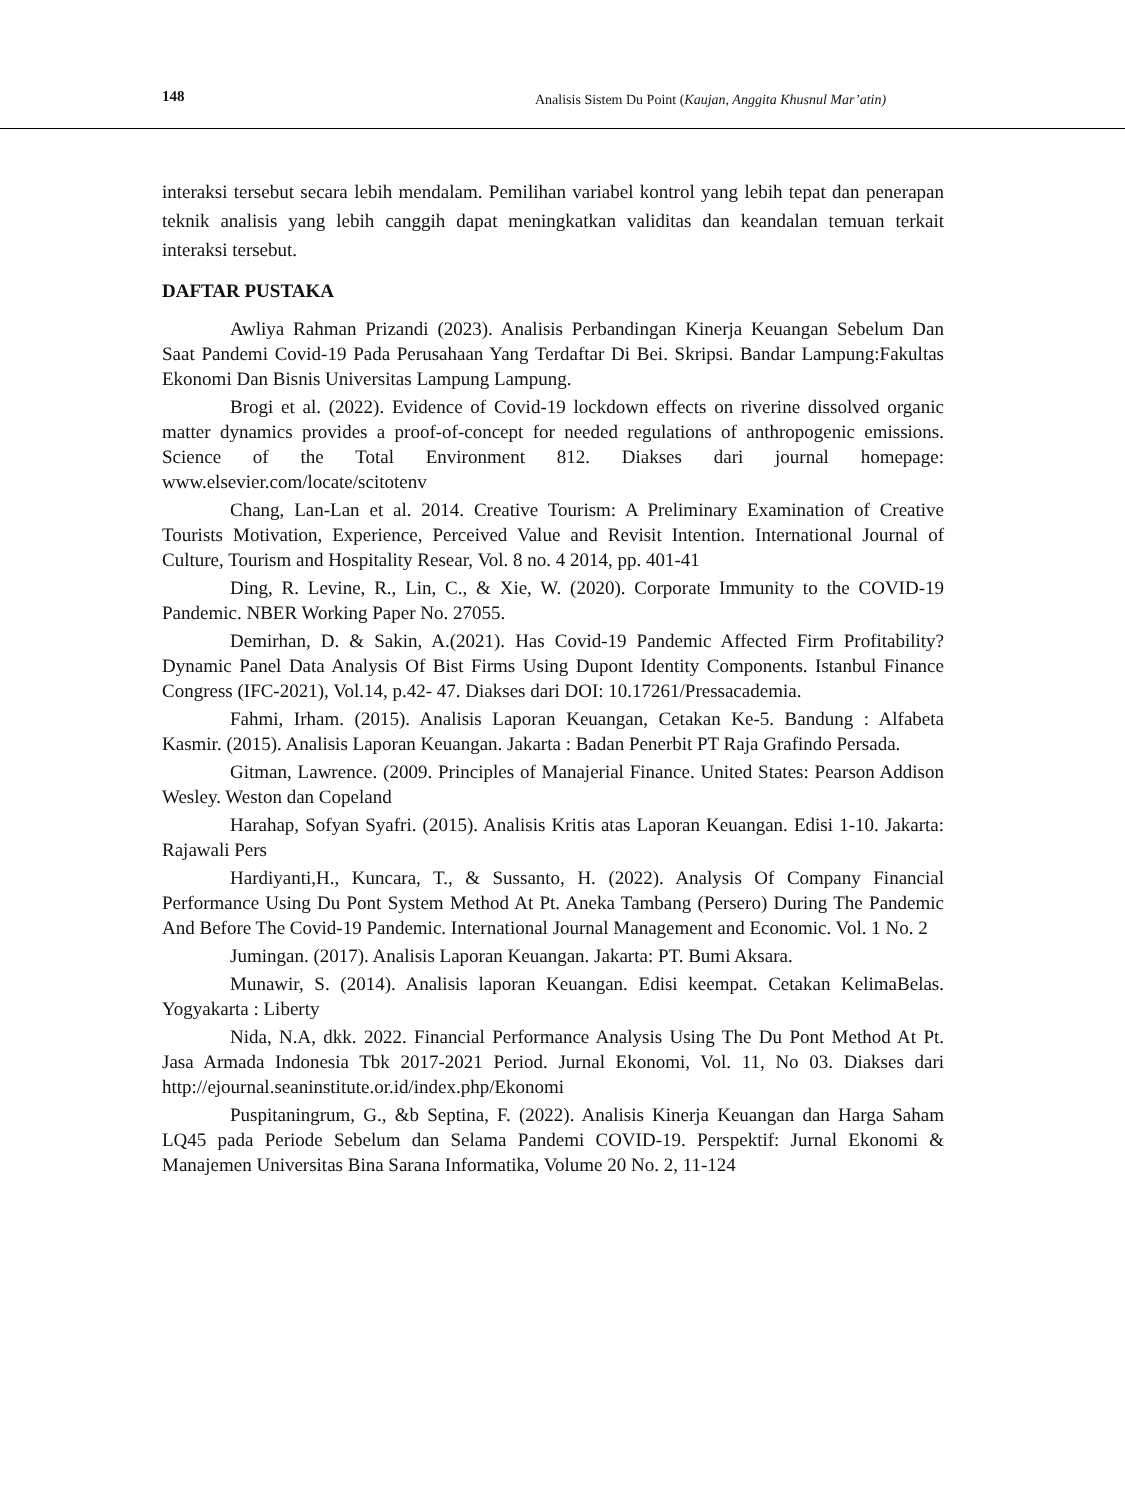148 Analisis Sistem Du Point (Kaujan, Anggita Khusnul Mar’atin)
interaksi tersebut secara lebih mendalam. Pemilihan variabel kontrol yang lebih tepat dan penerapan teknik analisis yang lebih canggih dapat meningkatkan validitas dan keandalan temuan terkait interaksi tersebut.
DAFTAR PUSTAKA
Awliya Rahman Prizandi (2023). Analisis Perbandingan Kinerja Keuangan Sebelum Dan Saat Pandemi Covid-19 Pada Perusahaan Yang Terdaftar Di Bei. Skripsi. Bandar Lampung:Fakultas Ekonomi Dan Bisnis Universitas Lampung Lampung.
Brogi et al. (2022). Evidence of Covid-19 lockdown effects on riverine dissolved organic matter dynamics provides a proof-of-concept for needed regulations of anthropogenic emissions. Science of the Total Environment 812. Diakses dari journal homepage: www.elsevier.com/locate/scitotenv
Chang, Lan-Lan et al. 2014. Creative Tourism: A Preliminary Examination of Creative Tourists Motivation, Experience, Perceived Value and Revisit Intention. International Journal of Culture, Tourism and Hospitality Resear, Vol. 8 no. 4 2014, pp. 401-41
Ding, R. Levine, R., Lin, C., & Xie, W. (2020). Corporate Immunity to the COVID-19 Pandemic. NBER Working Paper No. 27055.
Demirhan, D. & Sakin, A.(2021). Has Covid-19 Pandemic Affected Firm Profitability? Dynamic Panel Data Analysis Of Bist Firms Using Dupont Identity Components. Istanbul Finance Congress (IFC-2021), Vol.14, p.42- 47. Diakses dari DOI: 10.17261/Pressacademia.
Fahmi, Irham. (2015). Analisis Laporan Keuangan, Cetakan Ke-5. Bandung : Alfabeta Kasmir. (2015). Analisis Laporan Keuangan. Jakarta : Badan Penerbit PT Raja Grafindo Persada.
Gitman, Lawrence. (2009. Principles of Manajerial Finance. United States: Pearson Addison Wesley. Weston dan Copeland
Harahap, Sofyan Syafri. (2015). Analisis Kritis atas Laporan Keuangan. Edisi 1-10. Jakarta: Rajawali Pers
Hardiyanti,H., Kuncara, T., & Sussanto, H. (2022). Analysis Of Company Financial Performance Using Du Pont System Method At Pt. Aneka Tambang (Persero) During The Pandemic And Before The Covid-19 Pandemic. International Journal Management and Economic. Vol. 1 No. 2
Jumingan. (2017). Analisis Laporan Keuangan. Jakarta: PT. Bumi Aksara.
Munawir, S. (2014). Analisis laporan Keuangan. Edisi keempat. Cetakan KelimaBelas. Yogyakarta : Liberty
Nida, N.A, dkk. 2022. Financial Performance Analysis Using The Du Pont Method At Pt. Jasa Armada Indonesia Tbk 2017-2021 Period. Jurnal Ekonomi, Vol. 11, No 03. Diakses dari http://ejournal.seaninstitute.or.id/index.php/Ekonomi
Puspitaningrum, G., &b Septina, F. (2022). Analisis Kinerja Keuangan dan Harga Saham LQ45 pada Periode Sebelum dan Selama Pandemi COVID-19. Perspektif: Jurnal Ekonomi & Manajemen Universitas Bina Sarana Informatika, Volume 20 No. 2, 11-124